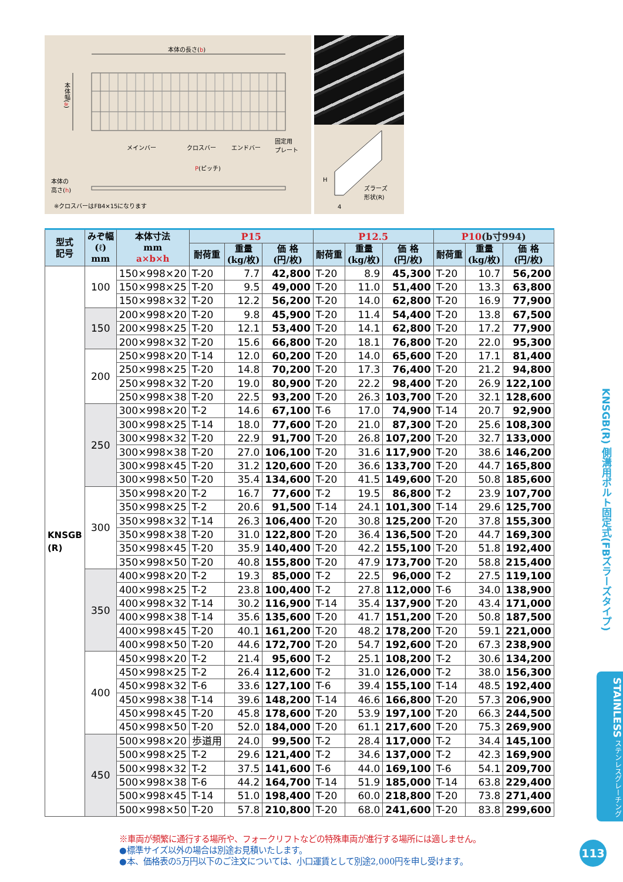本体の長さ(b)
本体幅(a)
メインバー クロスバー エンドバー
固定用
プレート
P(ピッチ)
本体の
高さ(h)
※クロスバーはFB4×15になります
H
ズラーズ
形状(R)
4
| 型式 記号 | みぞ幅 (ℓ) mm | 本体寸法 mm a×b×h | P15 | | | P12.5 | | | P10 (b寸994) | | |
| --- | --- | --- | --- | --- | --- | --- | --- | --- | --- | --- | --- |
| | | | 耐荷重 | 重量 (kg/枚) | 価 格 (円/枚) | 耐荷重 | 重量 (kg/枚) | 価 格 (円/枚) | 耐荷重 | 重量 (kg/枚) | 価 格 (円/枚) |
| KNSGB (R) | 100 | 150×998×20 | T-20 | 7.7 | 42,800 | T-20 | 8.9 | 45,300 | T-20 | 10.7 | 56,200 |
| | | 150×998×25 | T-20 | 9.5 | 49,000 | T-20 | 11.0 | 51,400 | T-20 | 13.3 | 63,800 |
| | | 150×998×32 | T-20 | 12.2 | 56,200 | T-20 | 14.0 | 62,800 | T-20 | 16.9 | 77,900 |
| | 150 | 200×998×20 | T-20 | 9.8 | 45,900 | T-20 | 11.4 | 54,400 | T-20 | 13.8 | 67,500 |
| | | 200×998×25 | T-20 | 12.1 | 53,400 | T-20 | 14.1 | 62,800 | T-20 | 17.2 | 77,900 |
| | | 200×998×32 | T-20 | 15.6 | 66,800 | T-20 | 18.1 | 76,800 | T-20 | 22.0 | 95,300 |
| | 200 | 250×998×20 | T-14 | 12.0 | 60,200 | T-20 | 14.0 | 65,600 | T-20 | 17.1 | 81,400 |
| | | 250×998×25 | T-20 | 14.8 | 70,200 | T-20 | 17.3 | 76,400 | T-20 | 21.2 | 94,800 |
| | | 250×998×32 | T-20 | 19.0 | 80,900 | T-20 | 22.2 | 98,400 | T-20 | 26.9 | 122,100 |
| | | 250×998×38 | T-20 | 22.5 | 93,200 | T-20 | 26.3 | 103,700 | T-20 | 32.1 | 128,600 |
| | 250 | 300×998×20 | T-2 | 14.6 | 67,100 | T-6 | 17.0 | 74,900 | T-14 | 20.7 | 92,900 |
| | | 300×998×25 | T-14 | 18.0 | 77,600 | T-20 | 21.0 | 87,300 | T-20 | 25.6 | 108,300 |
| | | 300×998×32 | T-20 | 22.9 | 91,700 | T-20 | 26.8 | 107,200 | T-20 | 32.7 | 133,000 |
| | | 300×998×38 | T-20 | 27.0 | 106,100 | T-20 | 31.6 | 117,900 | T-20 | 38.6 | 146,200 |
| | | 300×998×45 | T-20 | 31.2 | 120,600 | T-20 | 36.6 | 133,700 | T-20 | 44.7 | 165,800 |
| | | 300×998×50 | T-20 | 35.4 | 134,600 | T-20 | 41.5 | 149,600 | T-20 | 50.8 | 185,600 |
| | 300 | 350×998×20 | T-2 | 16.7 | 77,600 | T-2 | 19.5 | 86,800 | T-2 | 23.9 | 107,700 |
| | | 350×998×25 | T-2 | 20.6 | 91,500 | T-14 | 24.1 | 101,300 | T-14 | 29.6 | 125,700 |
| | | 350×998×32 | T-14 | 26.3 | 106,400 | T-20 | 30.8 | 125,200 | T-20 | 37.8 | 155,300 |
| | | 350×998×38 | T-20 | 31.0 | 122,800 | T-20 | 36.4 | 136,500 | T-20 | 44.7 | 169,300 |
| | | 350×998×45 | T-20 | 35.9 | 140,400 | T-20 | 42.2 | 155,100 | T-20 | 51.8 | 192,400 |
| | | 350×998×50 | T-20 | 40.8 | 155,800 | T-20 | 47.9 | 173,700 | T-20 | 58.8 | 215,400 |
| | 350 | 400×998×20 | T-2 | 19.3 | 85,000 | T-2 | 22.5 | 96,000 | T-2 | 27.5 | 119,100 |
| | | 400×998×25 | T-2 | 23.8 | 100,400 | T-2 | 27.8 | 112,000 | T-6 | 34.0 | 138,900 |
| | | 400×998×32 | T-14 | 30.2 | 116,900 | T-14 | 35.4 | 137,900 | T-20 | 43.4 | 171,000 |
| | | 400×998×38 | T-14 | 35.6 | 135,600 | T-20 | 41.7 | 151,200 | T-20 | 50.8 | 187,500 |
| | | 400×998×45 | T-20 | 40.1 | 161,200 | T-20 | 48.2 | 178,200 | T-20 | 59.1 | 221,000 |
| | | 400×998×50 | T-20 | 44.6 | 172,700 | T-20 | 54.7 | 192,600 | T-20 | 67.3 | 238,900 |
| | 400 | 450×998×20 | T-2 | 21.4 | 95,600 | T-2 | 25.1 | 108,200 | T-2 | 30.6 | 134,200 |
| | | 450×998×25 | T-2 | 26.4 | 112,600 | T-2 | 31.0 | 126,000 | T-2 | 38.0 | 156,300 |
| | | 450×998×32 | T-6 | 33.6 | 127,100 | T-6 | 39.4 | 155,100 | T-14 | 48.5 | 192,400 |
| | | 450×998×38 | T-14 | 39.6 | 148,200 | T-14 | 46.6 | 166,800 | T-20 | 57.3 | 206,900 |
| | | 450×998×45 | T-20 | 45.8 | 178,600 | T-20 | 53.9 | 197,100 | T-20 | 66.3 | 244,500 |
| | | 450×998×50 | T-20 | 52.0 | 184,000 | T-20 | 61.1 | 217,600 | T-20 | 75.3 | 269,900 |
| | 450 | 500×998×20 | 歩道用 | 24.0 | 99,500 | T-2 | 28.4 | 117,000 | T-2 | 34.4 | 145,100 |
| | | 500×998×25 | T-2 | 29.6 | 121,400 | T-2 | 34.6 | 137,000 | T-2 | 42.3 | 169,900 |
| | | 500×998×32 | T-2 | 37.5 | 141,600 | T-6 | 44.0 | 169,100 | T-6 | 54.1 | 209,700 |
| | | 500×998×38 | T-6 | 44.2 | 164,700 | T-14 | 51.9 | 185,000 | T-14 | 63.8 | 229,400 |
| | | 500×998×45 | T-14 | 51.0 | 198,400 | T-20 | 60.0 | 218,800 | T-20 | 73.8 | 271,400 |
| | | 500×998×50 | T-20 | 57.8 | 210,800 | T-20 | 68.0 | 241,600 | T-20 | 83.8 | 299,600 |
※車両が頻繁に通行する場所や、フォークリフトなどの特殊車両が進行する場所には適しません。
●標準サイズ以外の場合は別途お見積いたします。
●本、価格表の5万円以下のご注文については、小口運賃として別途2,000円を申し受けます。
KNSGB(R) 側溝用ボルト固定式(FBズラーズタイプ)
STAINLESS ステンレスグレーチング
113